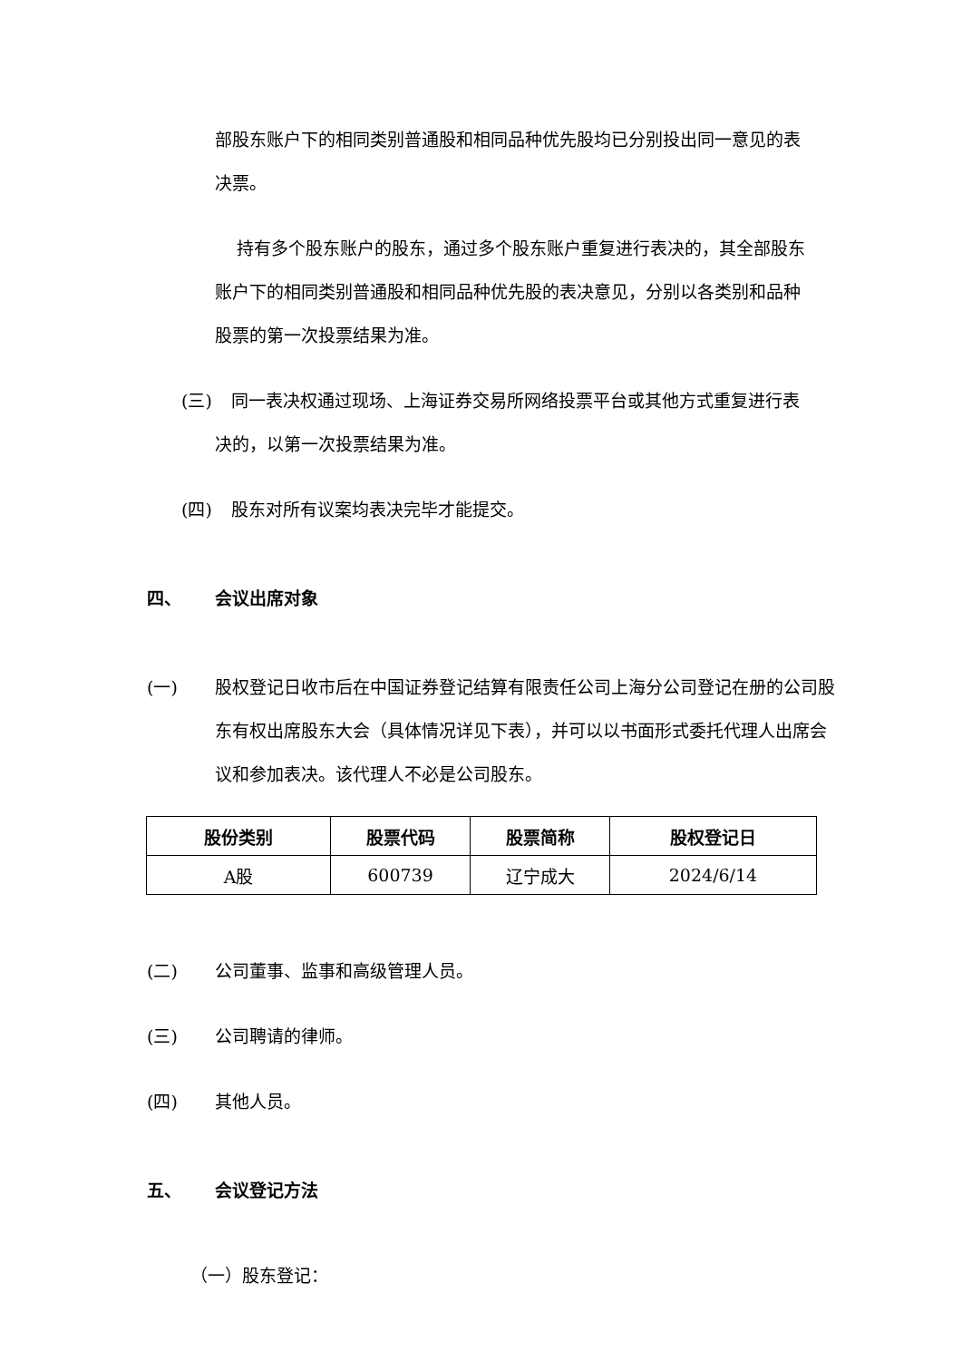部股东账户下的相同类别普通股和相同品种优先股均已分别投出同一意见的表决票。
持有多个股东账户的股东，通过多个股东账户重复进行表决的，其全部股东账户下的相同类别普通股和相同品种优先股的表决意见，分别以各类别和品种股票的第一次投票结果为准。
(三) 同一表决权通过现场、上海证券交易所网络投票平台或其他方式重复进行表决的，以第一次投票结果为准。
(四) 股东对所有议案均表决完毕才能提交。
四、 会议出席对象
(一) 股权登记日收市后在中国证券登记结算有限责任公司上海分公司登记在册的公司股东有权出席股东大会（具体情况详见下表），并可以以书面形式委托代理人出席会议和参加表决。该代理人不必是公司股东。
| 股份类别 | 股票代码 | 股票简称 | 股权登记日 |
| --- | --- | --- | --- |
| A股 | 600739 | 辽宁成大 | 2024/6/14 |
(二) 公司董事、监事和高级管理人员。
(三) 公司聘请的律师。
(四) 其他人员。
五、 会议登记方法
（一）股东登记：